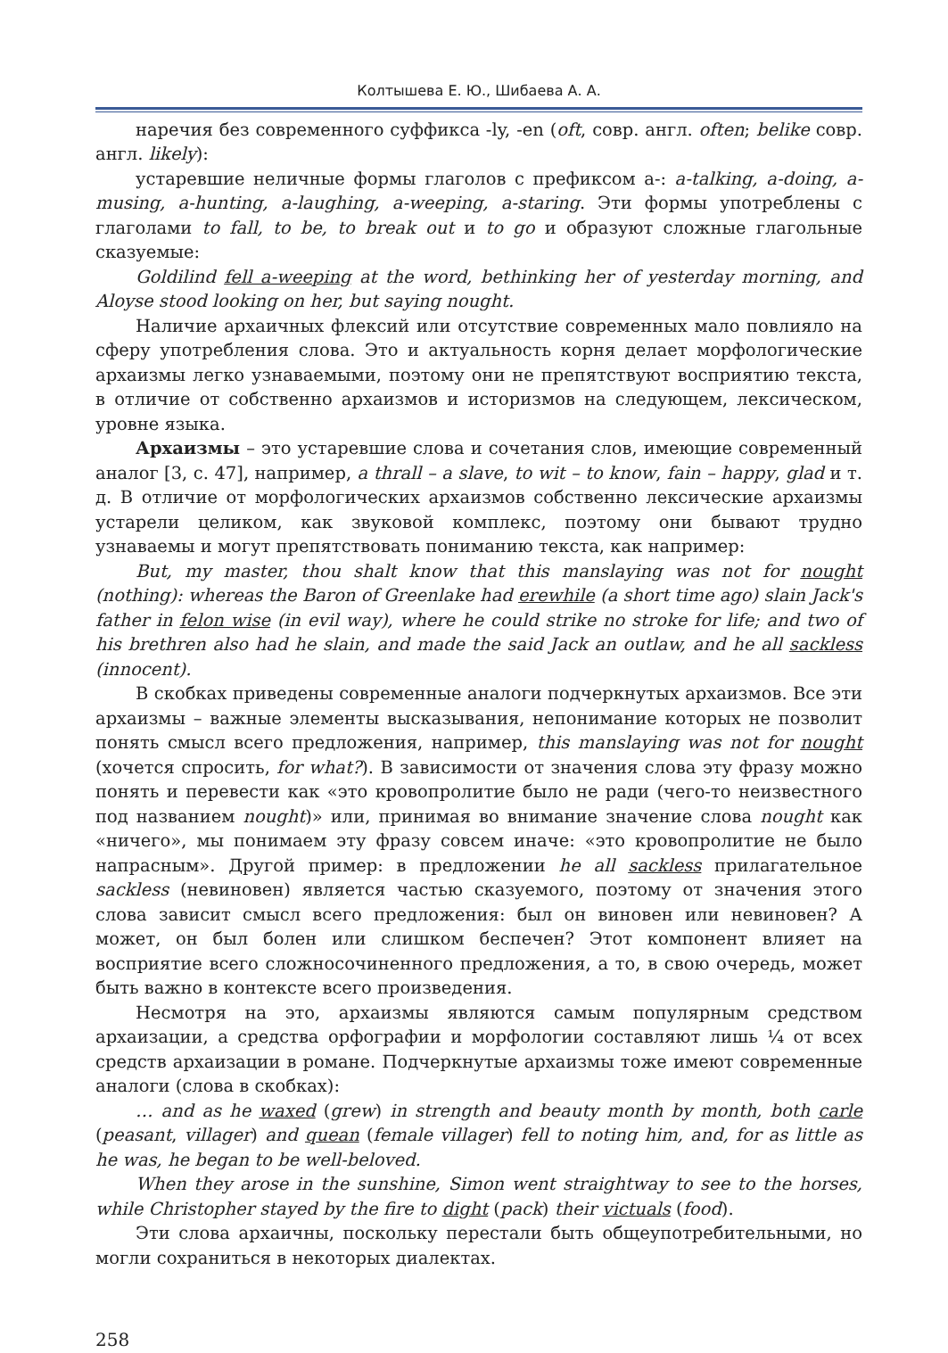Колтышева Е. Ю., Шибаева А. А.
наречия без современного суффикса -ly, -en (oft, совр. англ. often; belike совр. англ. likely):
устаревшие неличные формы глаголов с префиксом a-: a-talking, a-doing, a-musing, a-hunting, a-laughing, a-weeping, a-staring. Эти формы употреблены с глаголами to fall, to be, to break out и to go и образуют сложные глагольные сказуемые:
Goldilind fell a-weeping at the word, bethinking her of yesterday morning, and Aloyse stood looking on her, but saying nought.
Наличие архаичных флексий или отсутствие современных мало повлияло на сферу употребления слова. Это и актуальность корня делает морфологические архаизмы легко узнаваемыми, поэтому они не препятствуют восприятию текста, в отличие от собственно архаизмов и историзмов на следующем, лексическом, уровне языка.
Архаизмы – это устаревшие слова и сочетания слов, имеющие современный аналог [3, с. 47], например, a thrall – a slave, to wit – to know, fain – happy, glad и т. д. В отличие от морфологических архаизмов собственно лексические архаизмы устарели целиком, как звуковой комплекс, поэтому они бывают трудно узнаваемы и могут препятствовать пониманию текста, как например:
But, my master, thou shalt know that this manslaying was not for nought (nothing): whereas the Baron of Greenlake had erewhile (a short time ago) slain Jack's father in felon wise (in evil way), where he could strike no stroke for life; and two of his brethren also had he slain, and made the said Jack an outlaw, and he all sackless (innocent).
В скобках приведены современные аналоги подчеркнутых архаизмов. Все эти архаизмы – важные элементы высказывания, непонимание которых не позволит понять смысл всего предложения, например, this manslaying was not for nought (хочется спросить, for what?). В зависимости от значения слова эту фразу можно понять и перевести как «это кровопролитие было не ради (чего-то неизвестного под названием nought)» или, принимая во внимание значение слова nought как «ничего», мы понимаем эту фразу совсем иначе: «это кровопролитие не было напрасным». Другой пример: в предложении he all sackless прилагательное sackless (невиновен) является частью сказуемого, поэтому от значения этого слова зависит смысл всего предложения: был он виновен или невиновен? А может, он был болен или слишком беспечен? Этот компонент влияет на восприятие всего сложносочиненного предложения, а то, в свою очередь, может быть важно в контексте всего произведения.
Несмотря на это, архаизмы являются самым популярным средством архаизации, а средства орфографии и морфологии составляют лишь ¼ от всех средств архаизации в романе. Подчеркнутые архаизмы тоже имеют современные аналоги (слова в скобках):
… and as he waxed (grew) in strength and beauty month by month, both carle (peasant, villager) and quean (female villager) fell to noting him, and, for as little as he was, he began to be well-beloved.
When they arose in the sunshine, Simon went straightway to see to the horses, while Christopher stayed by the fire to dight (pack) their victuals (food).
Эти слова архаичны, поскольку перестали быть общеупотребительными, но могли сохраниться в некоторых диалектах.
258